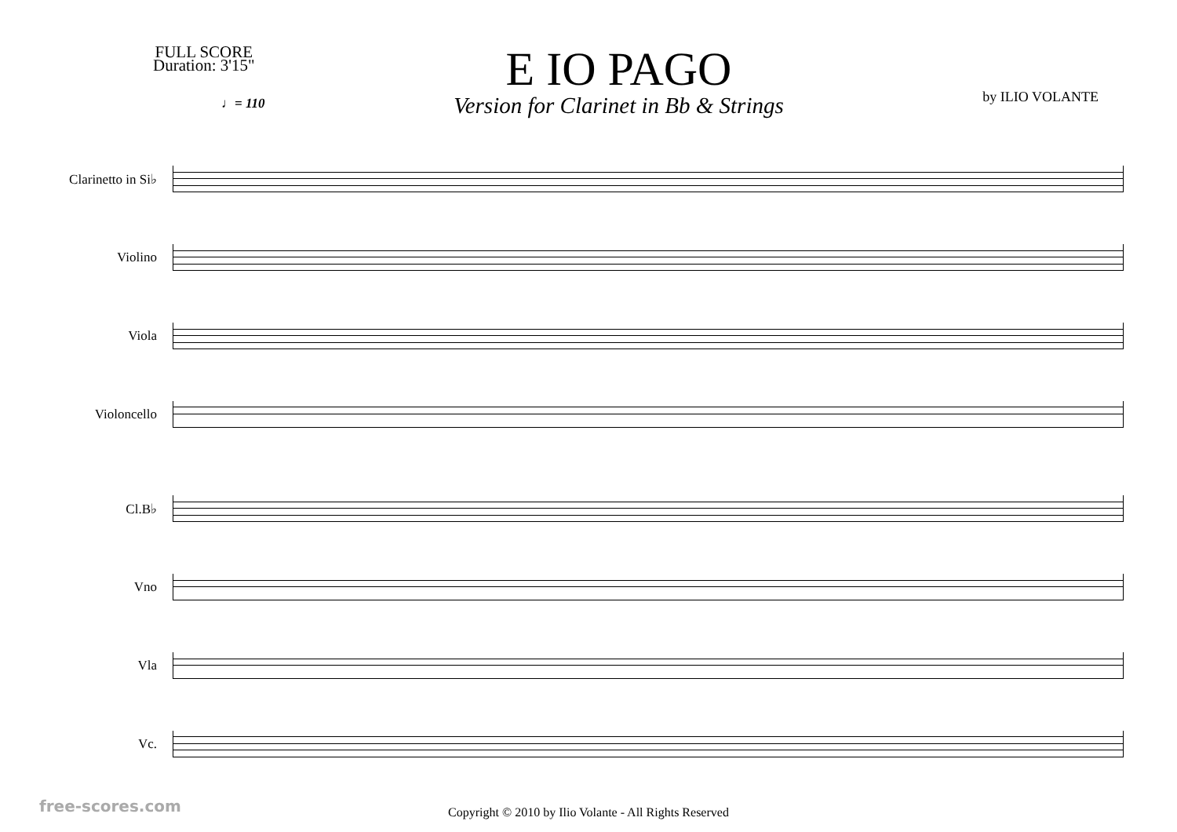FULL SCORE
Duration: 3'15"
E IO PAGO
Version for Clarinet in Bb & Strings
by ILIO VOLANTE
♩= 110
Clarinetto in Si♭
Violino
Viola
Violoncello
Cl.B♭
Vno
Vla
Vc.
Copyright © 2010 by Ilio Volante - All Rights Reserved
free-scores.com